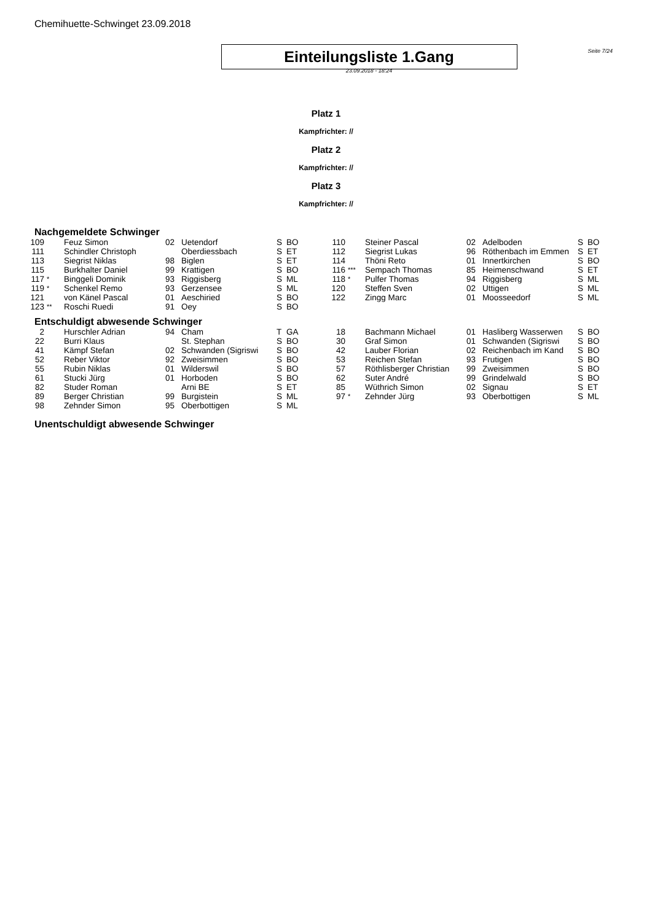Chemihuette-Schwinget 23.09.2018
Einteilungsliste 1.Gang
Seite 7/24
23.09.2018 - 18:24
Platz 1
Kampfrichter: //
Platz 2
Kampfrichter: //
Platz 3
Kampfrichter: //
Nachgemeldete Schwinger
| 109 | | Feuz Simon | 02 | Uetendorf | S | BO | 110 | | Steiner Pascal | 02 | Adelboden | S | BO |
| 111 | | Schindler Christoph | | Oberdiessbach | S | ET | 112 | | Siegrist Lukas | 96 | Röthenbach im Emmen | S | ET |
| 113 | | Siegrist Niklas | 98 | Biglen | S | ET | 114 | | Thöni Reto | 01 | Innertkirchen | S | BO |
| 115 | | Burkhalter Daniel | 99 | Krattigen | S | BO | 116 | *** | Sempach Thomas | 85 | Heimenschwand | S | ET |
| 117 | * | Binggeli Dominik | 93 | Riggisberg | S | ML | 118 | * | Pulfer Thomas | 94 | Riggisberg | S | ML |
| 119 | * | Schenkel Remo | 93 | Gerzensee | S | ML | 120 | | Steffen Sven | 02 | Uttigen | S | ML |
| 121 | | von Känel Pascal | 01 | Aeschiried | S | BO | 122 | | Zingg Marc | 01 | Moosseedorf | S | ML |
| 123 | ** | Roschi Ruedi | 91 | Oey | S | BO | | | | | | | |
Entschuldigt abwesende Schwinger
| 2 | | Hurschler Adrian | 94 | Cham | T | GA | 18 | | Bachmann Michael | 01 | Hasliberg Wasserwen | S | BO |
| 22 | | Burri Klaus | | St. Stephan | S | BO | 30 | | Graf Simon | 01 | Schwanden (Sigriswi | S | BO |
| 41 | | Kämpf Stefan | 02 | Schwanden (Sigriswi | S | BO | 42 | | Lauber Florian | 02 | Reichenbach im Kand | S | BO |
| 52 | | Reber Viktor | 92 | Zweisimmen | S | BO | 53 | | Reichen Stefan | 93 | Frutigen | S | BO |
| 55 | | Rubin Niklas | 01 | Wilderswil | S | BO | 57 | | Röthlisberger Christian | 99 | Zweisimmen | S | BO |
| 61 | | Stucki Jürg | 01 | Horboden | S | BO | 62 | | Suter André | 99 | Grindelwald | S | BO |
| 82 | | Studer Roman | | Arni BE | S | ET | 85 | | Wüthrich Simon | 02 | Signau | S | ET |
| 89 | | Berger Christian | 99 | Burgistein | S | ML | 97 | * | Zehnder Jürg | 93 | Oberbottigen | S | ML |
| 98 | | Zehnder Simon | 95 | Oberbottigen | S | ML | | | | | | | |
Unentschuldigt abwesende Schwinger